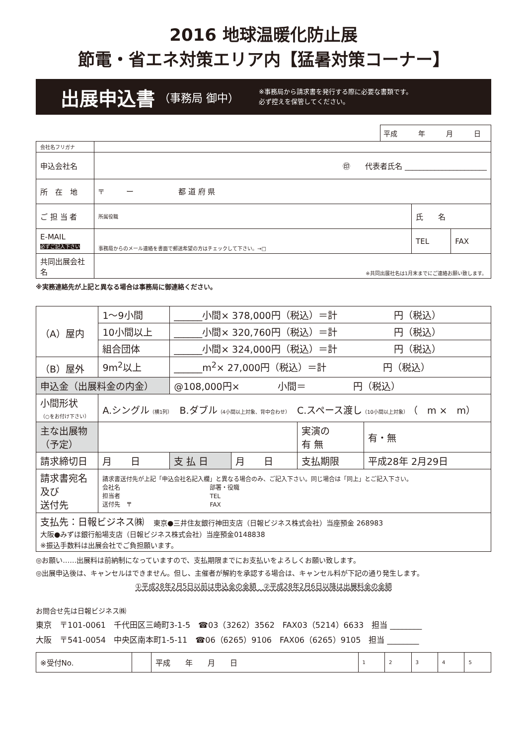2016 地球温暖化防止展
節電・省エネ対策エリア内【猛暑対策コーナー】
出展申込書 （事務局 御中） ※事務局から請求書を発行する際に必要な書類です。
必ず控えを保管してください。
平成　　　年　　　月　　　日
| 会社名フリガナ | | | |
| 申込会社名 | ㊞ 代表者氏名 ______________________ | | |
| 所 在 地 | 〒 ー 都 道 府 県 | | |
| ご 担 当 者 | 所属役職 | 氏 名 | |
| E-MAIL 必ずご記入下さい | 事務局からのメール連絡を書面で郵送希望の方はチェックして下さい。→□ | TEL | FAX |
| 共同出展会社名 | ※共同出展社名は1月末までにご連絡お願い致します。 | | |
※実務連絡先が上記と異なる場合は事務局に御連絡ください。
| （A）屋内 | 1〜9小間 | ______小間× 378,000円（税込）＝計 円（税込） | | | |
| | 10小間以上 | ______小間× 320,760円（税込）＝計 円（税込） | | | |
| | 組合団体 | ______小間× 324,000円（税込）＝計 円（税込） | | | |
| （B）屋外 | 9m<sup>2</sup>以上 | ______m<sup>2</sup>× 27,000円（税込）＝計 円（税込） | | | |
| 申込金（出展料金の内金） | | @108,000円× 小間＝ 円（税込） | | | |
| 小間形状 （○をお付け下さい） | A.シングル （横1列） B.ダブル （4小間以上対象、背中合わせ） C.スペース渡し （10小間以上対象） （ m × m） | | | | |
| 主な出展物 （予定） | | | | 実演の 有 無 | 有・無 |
| 請求締切日 | 月 日 | 支 払 日 | 月 日 | 支払期限 | 平成28年 2月29日 |
| 請求書宛名 及び 送付先 | 請求書送付先が上記「申込会社名記入欄」と異なる場合のみ、ご記入下さい。同じ場合は「同上」とご記入下さい。 会社名 部署・役職 担当者 TEL 送付先 〒 FAX | | | | |
| 支払先：日報ビジネス㈱ 東京●三井住友銀行神田支店（日報ビジネス株式会社）当座預金 268983 大阪●みずほ銀行船場支店（日報ビジネス株式会社）当座預金0148838 ※振込手数料は出展会社でご負担願います。 | | | | | |
◎お願い……出展料は前納制になっていますので、支払期限までにお支払いをよろしくお願い致します。
◎出展申込後は、キャンセルはできません。但し、主催者が解約を承認する場合は、キャンセル料が下記の通り発生します。
①平成28年2月5日以前は申込金の金額　②平成28年2月6日以降は出展料金の金額
お問合せ先は日報ビジネス㈱
東京　〒101-0061　千代田区三崎町3-1-5　☎03（3262）3562　FAX03（5214）6633　担当 ________
大阪　〒541-0054　中央区南本町1-5-11　☎06（6265）9106　FAX06（6265）9105　担当 ________
| ※受付No. | | 平成 年 月 日 | 1 | 2 | 3 | 4 | 5 |